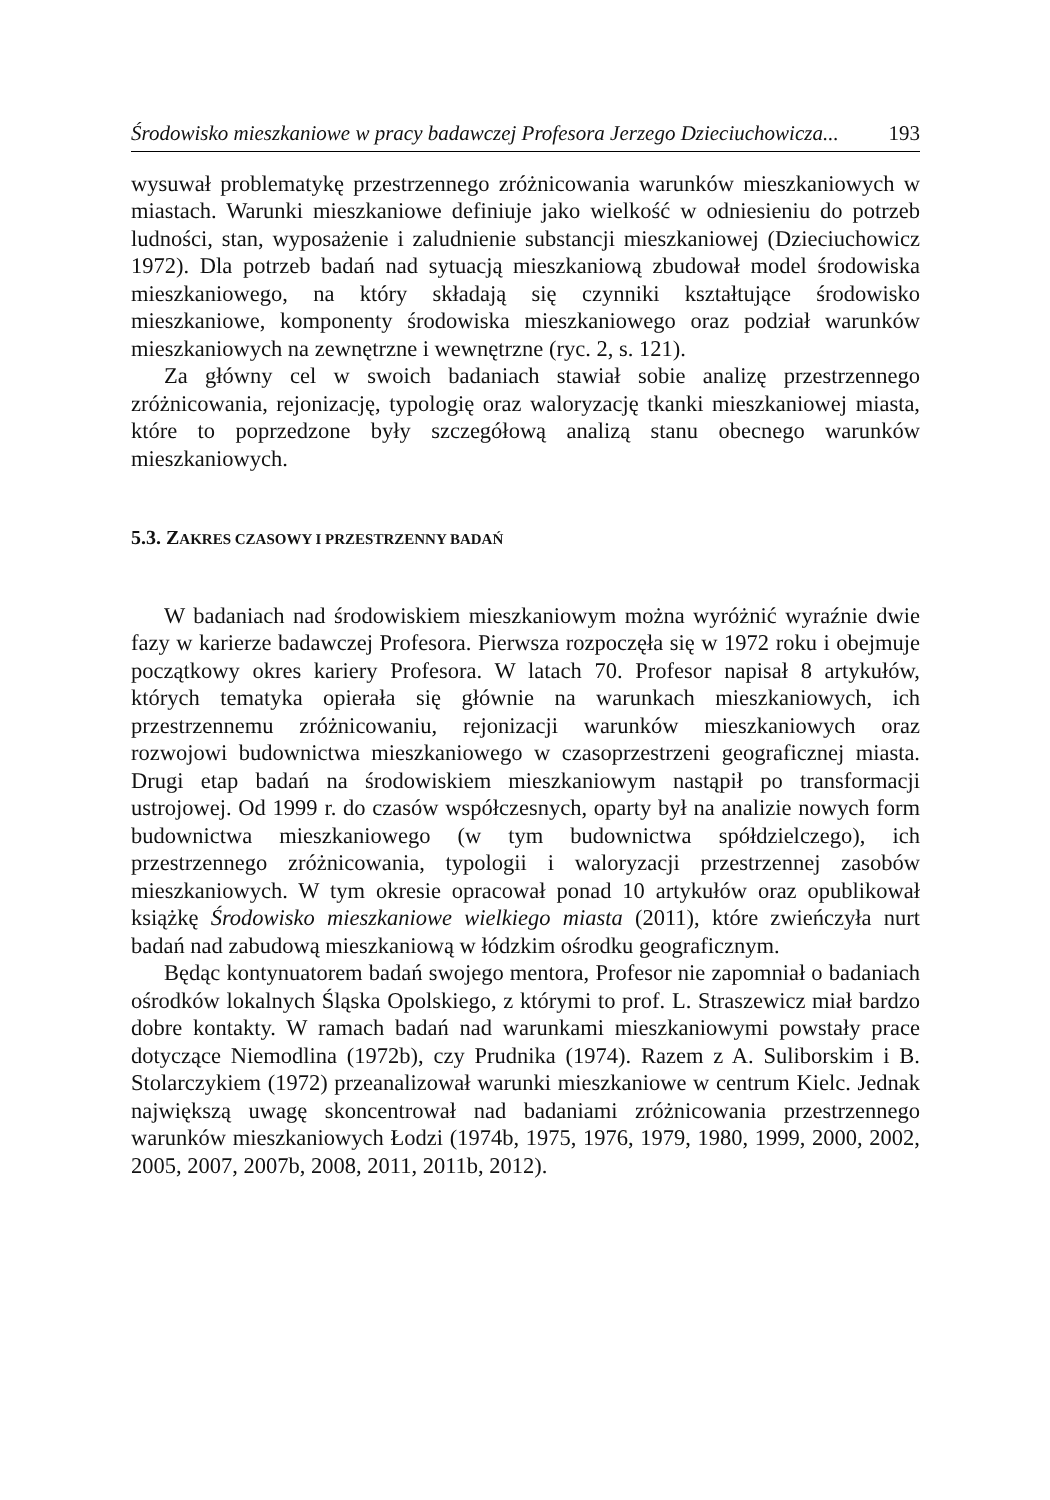Środowisko mieszkaniowe w pracy badawczej Profesora Jerzego Dzieciuchowicza... 193
wysuwał problematykę przestrzennego zróżnicowania warunków mieszkaniowych w miastach. Warunki mieszkaniowe definiuje jako wielkość w odniesieniu do potrzeb ludności, stan, wyposażenie i zaludnienie substancji mieszkaniowej (Dzieciuchowicz 1972). Dla potrzeb badań nad sytuacją mieszkaniową zbudował model środowiska mieszkaniowego, na który składają się czynniki kształtujące środowisko mieszkaniowe, komponenty środowiska mieszkaniowego oraz podział warunków mieszkaniowych na zewnętrzne i wewnętrzne (ryc. 2, s. 121).
Za główny cel w swoich badaniach stawiał sobie analizę przestrzennego zróżnicowania, rejonizację, typologię oraz waloryzację tkanki mieszkaniowej miasta, które to poprzedzone były szczegółową analizą stanu obecnego warunków mieszkaniowych.
5.3. ZAKRES CZASOWY I PRZESTRZENNY BADAŃ
W badaniach nad środowiskiem mieszkaniowym można wyróżnić wyraźnie dwie fazy w karierze badawczej Profesora. Pierwsza rozpoczęła się w 1972 roku i obejmuje początkowy okres kariery Profesora. W latach 70. Profesor napisał 8 artykułów, których tematyka opierała się głównie na warunkach mieszkaniowych, ich przestrzennemu zróżnicowaniu, rejonizacji warunków mieszkaniowych oraz rozwojowi budownictwa mieszkaniowego w czasoprzestrzeni geograficznej miasta. Drugi etap badań na środowiskiem mieszkaniowym nastąpił po transformacji ustrojowej. Od 1999 r. do czasów współczesnych, oparty był na analizie nowych form budownictwa mieszkaniowego (w tym budownictwa spółdzielczego), ich przestrzennego zróżnicowania, typologii i waloryzacji przestrzennej zasobów mieszkaniowych. W tym okresie opracował ponad 10 artykułów oraz opublikował książkę Środowisko mieszkaniowe wielkiego miasta (2011), które zwieńczyła nurt badań nad zabudową mieszkaniową w łódzkim ośrodku geograficznym.
Będąc kontynuatorem badań swojego mentora, Profesor nie zapomniał o badaniach ośrodków lokalnych Śląska Opolskiego, z którymi to prof. L. Straszewicz miał bardzo dobre kontakty. W ramach badań nad warunkami mieszkaniowymi powstały prace dotyczące Niemodlina (1972b), czy Prudnika (1974). Razem z A. Suliborskim i B. Stolarczykiem (1972) przeanalizował warunki mieszkaniowe w centrum Kielc. Jednak największą uwagę skoncentrował nad badaniami zróżnicowania przestrzennego warunków mieszkaniowych Łodzi (1974b, 1975, 1976, 1979, 1980, 1999, 2000, 2002, 2005, 2007, 2007b, 2008, 2011, 2011b, 2012).